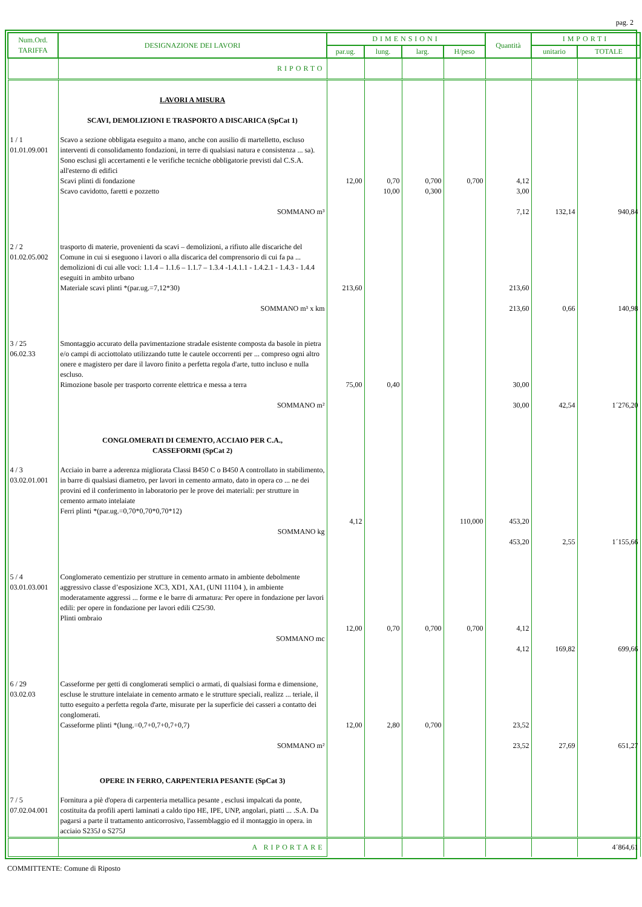pag. 2
| Num.Ord. TARIFFA | DESIGNAZIONE DEI LAVORI | DIMENSIONI | | | | Quantità | IMPORTI | |
| --- | --- | --- | --- | --- | --- | --- | --- | --- |
| | | par.ug. | lung. | larg. | H/peso | | unitario | TOTALE |
| | RIPORTO | | | | | | | |
| | LAVORI A MISURA SCAVI, DEMOLIZIONI E TRASPORTO A DISCARICA (SpCat 1) | | | | | | | |
| 1 / 1 01.01.09.001 | Scavo a sezione obbligata eseguito a mano, anche con ausilio di martelletto, escluso interventi di consolidamento fondazioni, in terre di qualsiasi natura e consistenza ... sa). Sono esclusi gli accertamenti e le verifiche tecniche obbligatorie previsti dal C.S.A. all'esterno di edifici Scavi plinti di fondazione Scavo cavidotto, faretti e pozzetto SOMMANO m³ | 12,00 | 0,70 10,00 | 0,700 0,300 | 0,700 | 4,12 3,00 7,12 | 132,14 | 940,84 |
| 2 / 2 01.02.05.002 | trasporto di materie, provenienti da scavi – demolizioni, a rifiuto alle discariche del Comune in cui si eseguono i lavori o alla discarica del comprensorio di cui fa pa ... demolizioni di cui alle voci: 1.1.4 – 1.1.6 – 1.1.7 – 1.3.4 -1.4.1.1 - 1.4.2.1 - 1.4.3 - 1.4.4 eseguiti in ambito urbano Materiale scavi plinti *(par.ug.=7,12*30) SOMMANO m³ x km | 213,60 | | | | 213,60 213,60 | 0,66 | 140,98 |
| 3 / 25 06.02.33 | Smontaggio accurato della pavimentazione stradale esistente composta da basole in pietra e/o campi di acciottolato utilizzando tutte le cautele occorrenti per ... compreso ogni altro onere e magistero per dare il lavoro finito a perfetta regola d'arte, tutto incluso e nulla escluso. Rimozione basole per trasporto corrente elettrica e messa a terra SOMMANO m² | 75,00 | 0,40 | | | 30,00 30,00 | 42,54 | 1´276,20 |
| | CONGLOMERATI DI CEMENTO, ACCIAIO PER C.A., CASSEFORMI (SpCat 2) | | | | | | | |
| 4 / 3 03.02.01.001 | Acciaio in barre a aderenza migliorata Classi B450 C o B450 A controllato in stabilimento, in barre di qualsiasi diametro, per lavori in cemento armato, dato in opera co ... ne dei provini ed il conferimento in laboratorio per le prove dei materiali: per strutture in cemento armato intelaiate Ferri plinti *(par.ug.=0,70*0,70*0,70*12) SOMMANO kg | 4,12 | | | 110,000 | 453,20 453,20 | 2,55 | 1´155,66 |
| 5 / 4 03.01.03.001 | Conglomerato cementizio per strutture in cemento armato in ambiente debolmente aggressivo classe d’esposizione XC3, XD1, XA1, (UNI 11104 ), in ambiente moderatamente aggressi ... forme e le barre di armatura: Per opere in fondazione per lavori edili: per opere in fondazione per lavori edili C25/30. Plinti ombraio SOMMANO mc | 12,00 | 0,70 | 0,700 | 0,700 | 4,12 4,12 | 169,82 | 699,66 |
| 6 / 29 03.02.03 | Casseforme per getti di conglomerati semplici o armati, di qualsiasi forma e dimensione, escluse le strutture intelaiate in cemento armato e le strutture speciali, realizz ... teriale, il tutto eseguito a perfetta regola d'arte, misurate per la superficie dei casseri a contatto dei conglomerati. Casseforme plinti *(lung.=0,7+0,7+0,7+0,7) SOMMANO m² | 12,00 | 2,80 | 0,700 | | 23,52 23,52 | 27,69 | 651,27 |
| | OPERE IN FERRO, CARPENTERIA PESANTE (SpCat 3) | | | | | | | |
| 7 / 5 07.02.04.001 | Fornitura a piè d'opera di carpenteria metallica pesante , esclusi impalcati da ponte, costituita da profili aperti laminati a caldo tipo HE, IPE, UNP, angolari, piatti ... .S.A. Da pagarsi a parte il trattamento anticorrosivo, l'assemblaggio ed il montaggio in opera. in acciaio S235J o S275J | | | | | | | |
| | A RIPORTARE | | | | | | | 4´864,61 |
COMMITTENTE: Comune di Riposto